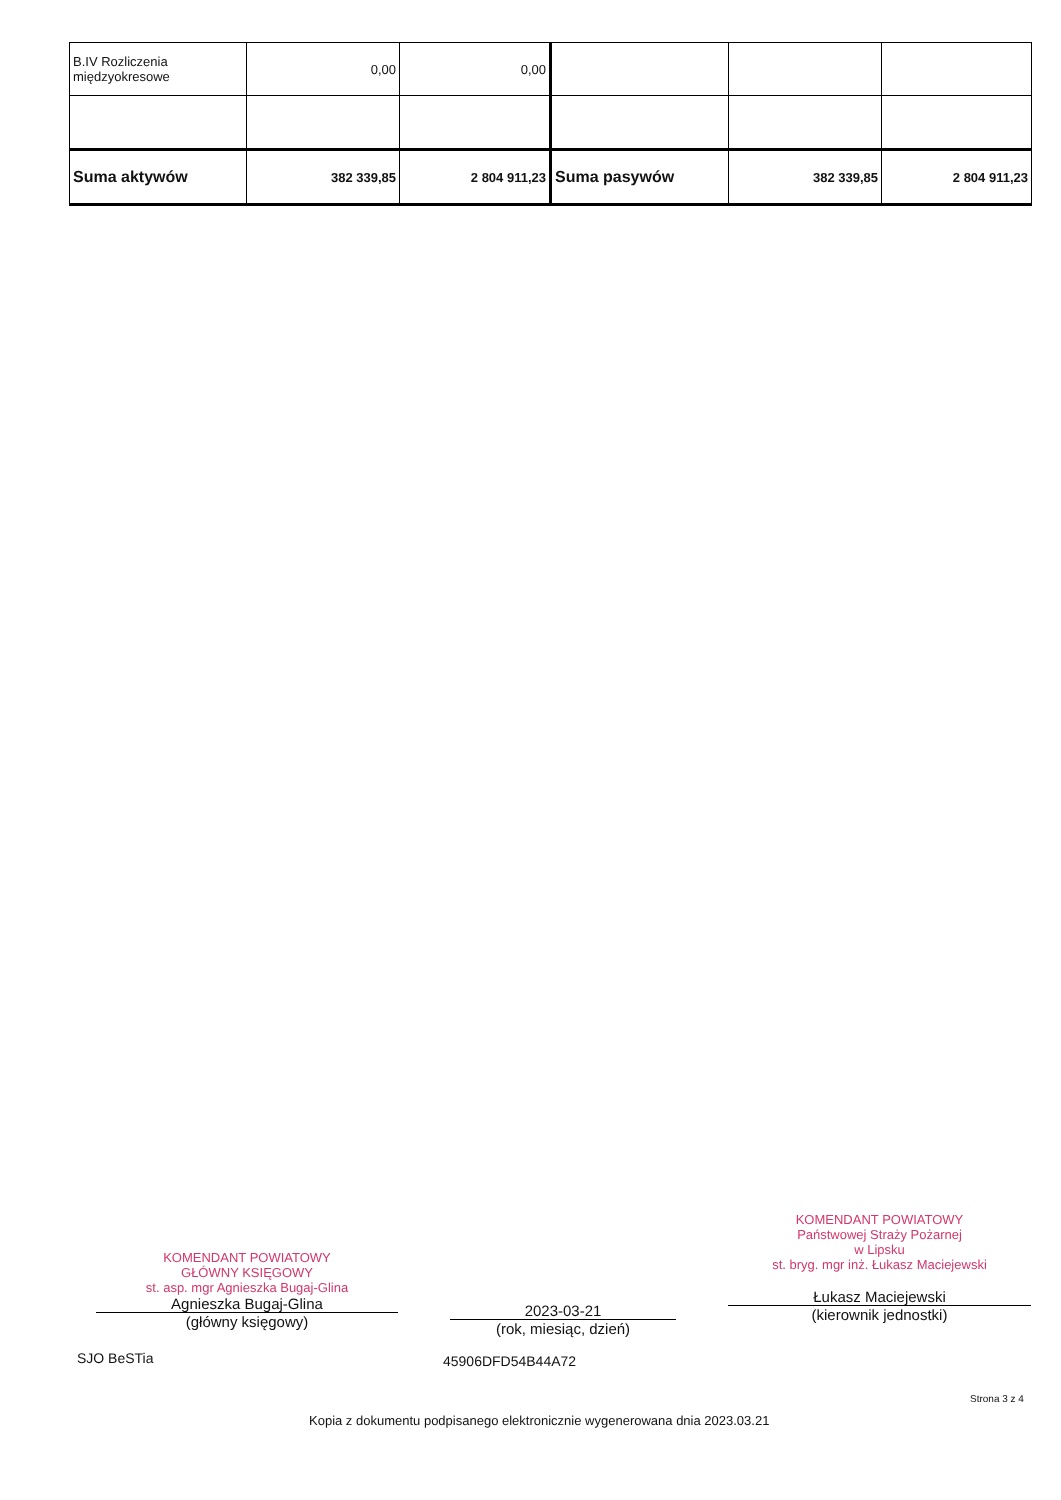| B.IV Rozliczenia międzyokresowe | 0,00 | 0,00 | | | |
| Suma aktywów | 382 339,85 | 2 804 911,23 | Suma pasywów | 382 339,85 | 2 804 911,23 |
KOMENDANT POWIATOWY
GŁÓWNY KSIĘGOWY
st. asp. mgr Agnieszka Bugaj-Glina
Agnieszka Bugaj-Glina
(główny księgowy)
2023-03-21
(rok, miesiąc, dzień)
KOMENDANT POWIATOWY
Państwowej Straży Pożarnej
w Lipsku
st. bryg. mgr inż. Łukasz Maciejewski
Łukasz Maciejewski
(kierownik jednostki)
SJO BeSTia 45906DFD54B44A72
Strona 3 z 4
Kopia z dokumentu podpisanego elektronicznie wygenerowana dnia 2023.03.21